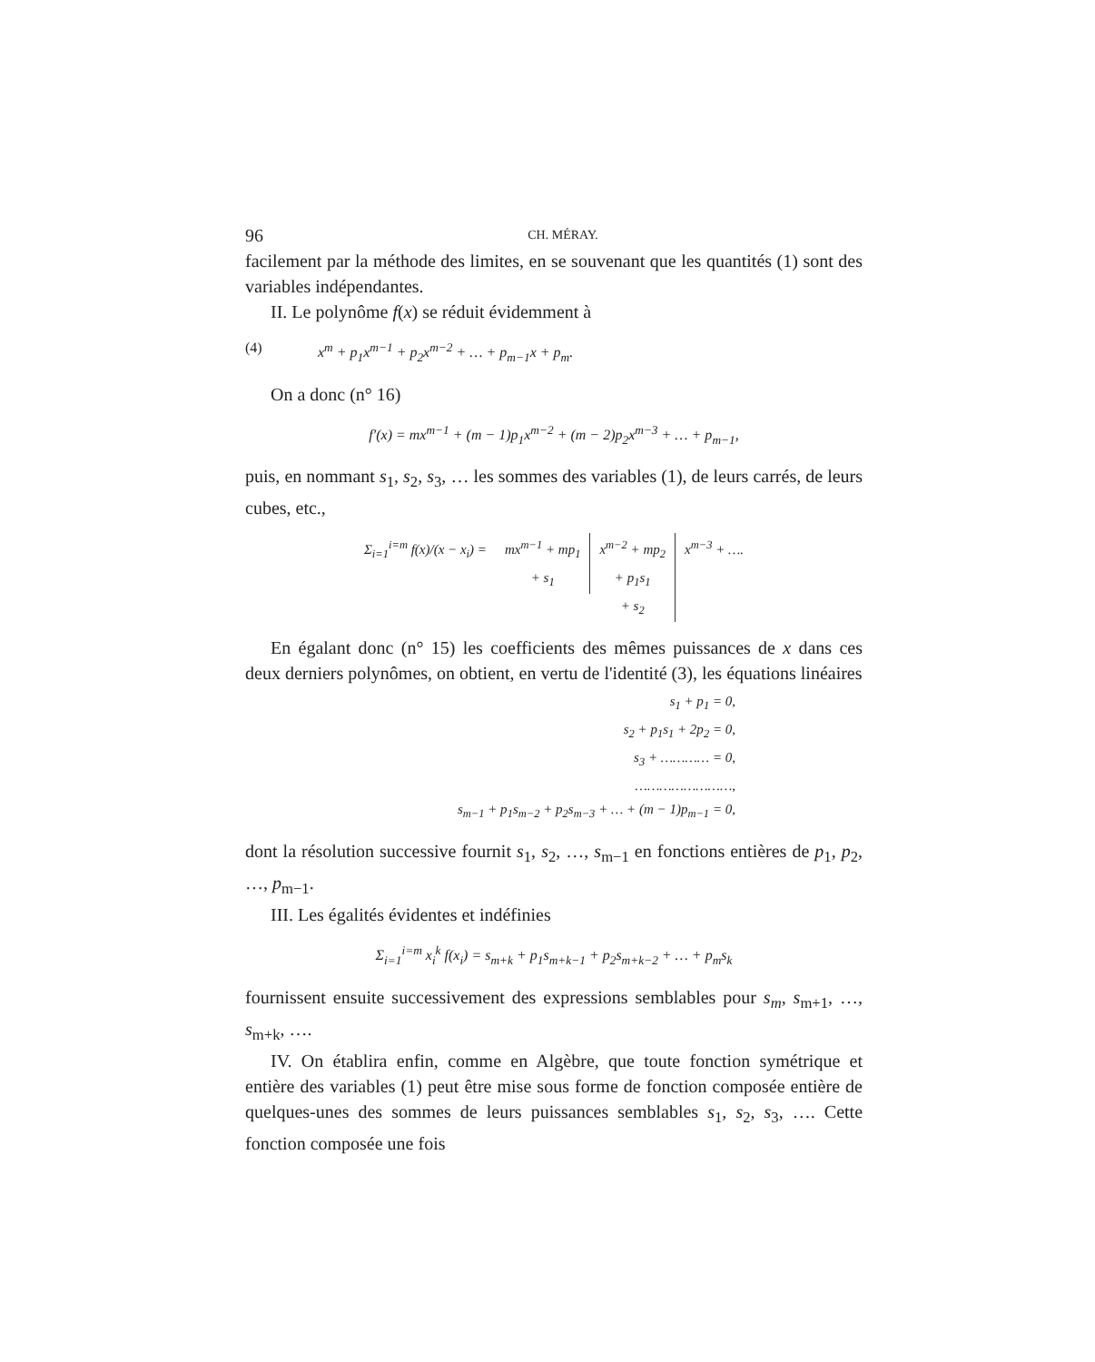96 CH. MÉRAY.
facilement par la méthode des limites, en se souvenant que les quantités (1) sont des variables indépendantes.
II. Le polynôme f(x) se réduit évidemment à
(4) x<sup>m</sup> + p<sub>1</sub>x<sup>m−1</sup> + p<sub>2</sub>x<sup>m−2</sup> + … + p<sub>m−1</sub>x + p<sub>m</sub>.
On a donc (n° 16)
f′(x) = mx<sup>m−1</sup> + (m − 1)p<sub>1</sub>x<sup>m−2</sup> + (m − 2)p<sub>2</sub>x<sup>m−3</sup> + … + p<sub>m−1</sub>,
puis, en nommant s<sub>1</sub>, s<sub>2</sub>, s<sub>3</sub>, … les sommes des variables (1), de leurs carrés, de leurs cubes, etc.,
Σ<sub>i=1</sub><sup>i=m</sup> f(x)/(x − x<sub>i</sub>) = mx<sup>m−1</sup> + mp<sub>1</sub>
+ s<sub>1</sub>
x<sup>m−2</sup> + mp<sub>2</sub>
+ p<sub>1</sub>s<sub>1</sub>
+ s<sub>2</sub>
x<sup>m−3</sup> + ….
En égalant donc (n° 15) les coefficients des mêmes puissances de x dans ces deux derniers polynômes, on obtient, en vertu de l'identité (3), les équations linéaires
s<sub>1</sub> + p<sub>1</sub> = 0,
s<sub>2</sub> + p<sub>1</sub>s<sub>1</sub> + 2p<sub>2</sub> = 0,
s<sub>3</sub> + ………… = 0,
……………………,
s<sub>m−1</sub> + p<sub>1</sub>s<sub>m−2</sub> + p<sub>2</sub>s<sub>m−3</sub> + … + (m − 1)p<sub>m−1</sub> = 0,
dont la résolution successive fournit s<sub>1</sub>, s<sub>2</sub>, …, s<sub>m−1</sub> en fonctions entières de p<sub>1</sub>, p<sub>2</sub>, …, p<sub>m−1</sub>.
III. Les égalités évidentes et indéfinies
Σ<sub>i=1</sub><sup>i=m</sup> x<sub>i</sub><sup>k</sup> f(x<sub>i</sub>) = s<sub>m+k</sub> + p<sub>1</sub>s<sub>m+k−1</sub> + p<sub>2</sub>s<sub>m+k−2</sub> + … + p<sub>m</sub>s<sub>k</sub>
fournissent ensuite successivement des expressions semblables pour s<sub>m</sub>, s<sub>m+1</sub>, …, s<sub>m+k</sub>, ….
IV. On établira enfin, comme en Algèbre, que toute fonction symétrique et entière des variables (1) peut être mise sous forme de fonction composée entière de quelques-unes des sommes de leurs puissances semblables s<sub>1</sub>, s<sub>2</sub>, s<sub>3</sub>, …. Cette fonction composée une fois